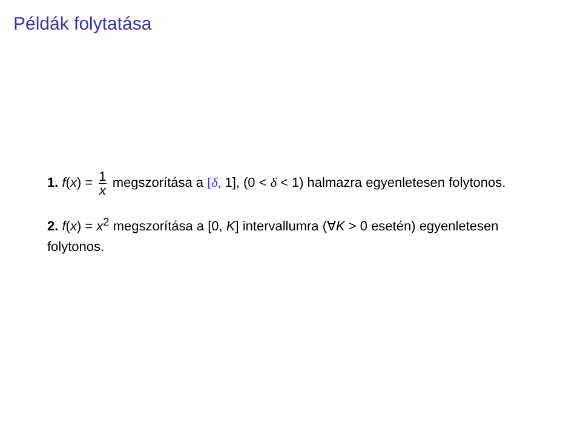Példák folytatása
1. f(x) = 1 x megszorítása a [δ, 1], (0 < δ < 1) halmazra egyenletesen folytonos.
2. f(x) = x<sup>2</sup> megszorítása a [0, K] intervallumra (∀K > 0 esetén) egyenletesen folytonos.